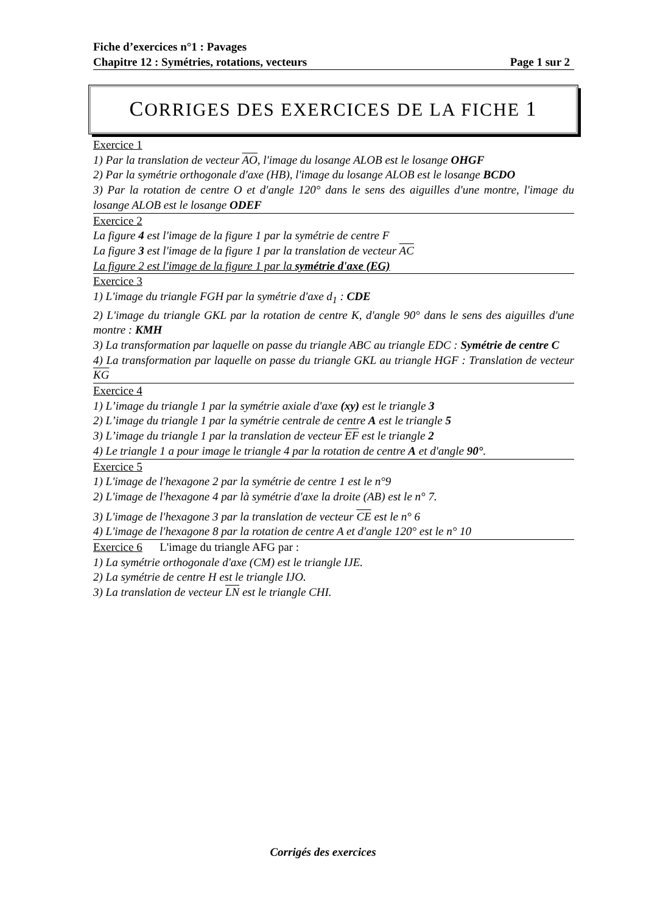Fiche d’exercices n°1 : Pavages
Chapitre 12 : Symétries, rotations, vecteurs Page 1 sur 2
CORRIGES DES EXERCICES DE LA FICHE 1
Exercice 1
1) Par la translation de vecteur AO, l'image du losange ALOB est le losange OHGF
2) Par la symétrie orthogonale d'axe (HB), l'image du losange ALOB est le losange BCDO
3) Par la rotation de centre O et d'angle 120° dans le sens des aiguilles d'une montre, l'image du losange ALOB est le losange ODEF
Exercice 2
La figure 4 est l'image de la figure 1 par la symétrie de centre F
La figure 3 est l'image de la figure 1 par la translation de vecteur AC
La figure 2 est l'image de la figure 1 par la symétrie d'axe (EG)
Exercice 3
1) L'image du triangle FGH par la symétrie d'axe d<sub>1</sub> : CDE
2) L'image du triangle GKL par la rotation de centre K, d'angle 90° dans le sens des aiguilles d'une montre : KMH
3) La transformation par laquelle on passe du triangle ABC au triangle EDC : Symétrie de centre C
4) La transformation par laquelle on passe du triangle GKL au triangle HGF : Translation de vecteur KG
Exercice 4
1) L’image du triangle 1 par la symétrie axiale d'axe (xy) est le triangle 3
2) L’image du triangle 1 par la symétrie centrale de centre A est le triangle 5
3) L’image du triangle 1 par la translation de vecteur EF est le triangle 2
4) Le triangle 1 a pour image le triangle 4 par la rotation de centre A et d'angle 90°.
Exercice 5
1) L'image de l'hexagone 2 par la symétrie de centre 1 est le n°9
2) L'image de l'hexagone 4 par là symétrie d'axe la droite (AB) est le n° 7.
3) L'image de l'hexagone 3 par la translation de vecteur CE est le n° 6
4) L'image de l'hexagone 8 par la rotation de centre A et d'angle 120° est le n° 10
Exercice 6 L'image du triangle AFG par :
1) La symétrie orthogonale d'axe (CM) est le triangle IJE.
2) La symétrie de centre H est le triangle IJO.
3) La translation de vecteur LN est le triangle CHI.
Corrigés des exercices